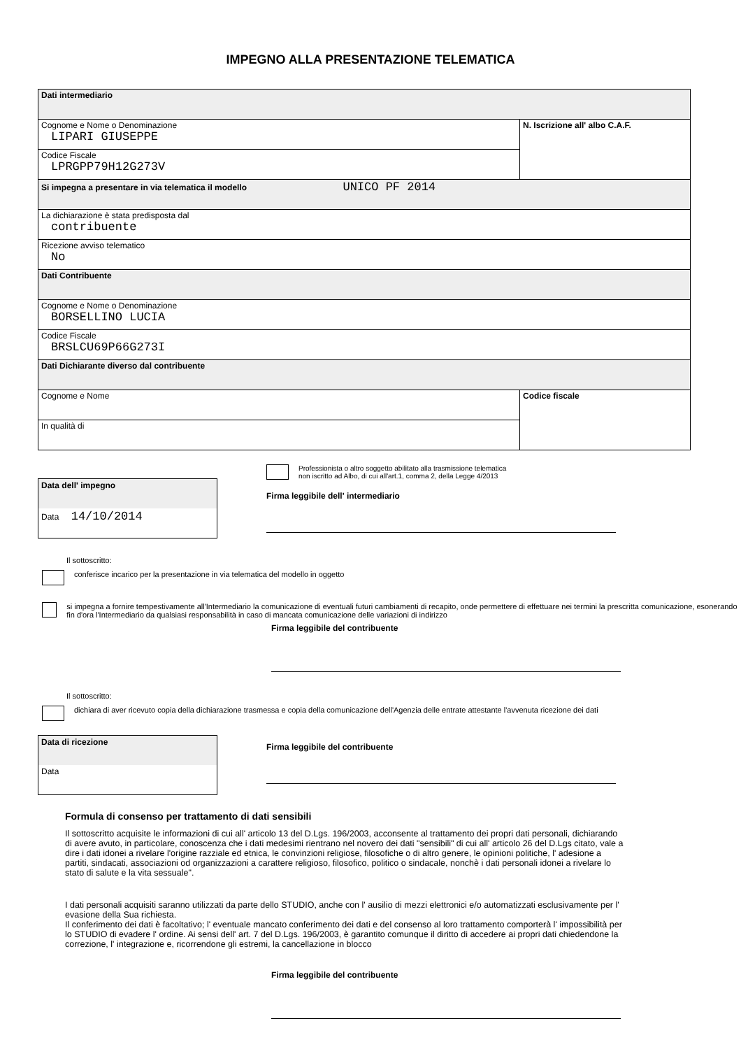IMPEGNO ALLA PRESENTAZIONE TELEMATICA
| Dati intermediario | |
| Cognome e Nome o Denominazione LIPARI GIUSEPPE | N. Iscrizione all' albo C.A.F. |
| Codice Fiscale LPRGPP79H12G273V | |
| Si impegna a presentare in via telematica il modello UNICO PF 2014 | |
| La dichiarazione è stata predisposta dal contribuente | |
| Ricezione avviso telematico No | |
| Dati Contribuente | |
| Cognome e Nome o Denominazione BORSELLINO LUCIA | |
| Codice Fiscale BRSLCU69P66G273I | |
| Dati Dichiarante diverso dal contribuente | |
| Cognome e Nome | Codice fiscale |
| In qualità di | |
Data dell' impegno
Data 14/10/2014
Professionista o altro soggetto abilitato alla trasmissione telematica
non iscritto ad Albo, di cui all'art.1, comma 2, della Legge 4/2013
Firma leggibile dell' intermediario
Il sottoscritto:
conferisce incarico per la presentazione in via telematica del modello in oggetto
si impegna a fornire tempestivamente all'Intermediario la comunicazione di eventuali futuri cambiamenti di recapito, onde permettere di effettuare nei termini la prescritta comunicazione, esonerando fin d'ora l'Intermediario da qualsiasi responsabilità in caso di mancata comunicazione delle variazioni di indirizzo
Firma leggibile del contribuente
Il sottoscritto:
dichiara di aver ricevuto copia della dichiarazione trasmessa e copia della comunicazione dell'Agenzia delle entrate attestante l'avvenuta ricezione dei dati
Data di ricezione
Data
Firma leggibile del contribuente
Formula di consenso per trattamento di dati sensibili
Il sottoscritto acquisite le informazioni di cui all' articolo 13 del D.Lgs. 196/2003, acconsente al trattamento dei propri dati personali, dichiarando di avere avuto, in particolare, conoscenza che i dati medesimi rientrano nel novero dei dati "sensibili" di cui all' articolo 26 del D.Lgs citato, vale a dire i dati idonei a rivelare l'origine razziale ed etnica, le convinzioni religiose, filosofiche o di altro genere, le opinioni politiche, l' adesione a partiti, sindacati, associazioni od organizzazioni a carattere religioso, filosofico, politico o sindacale, nonchè i dati personali idonei a rivelare lo stato di salute e la vita sessuale".
I dati personali acquisiti saranno utilizzati da parte dello STUDIO, anche con l' ausilio di mezzi elettronici e/o automatizzati esclusivamente per l' evasione della Sua richiesta.
Il conferimento dei dati è facoltativo; l' eventuale mancato conferimento dei dati e del consenso al loro trattamento comporterà l' impossibilità per lo STUDIO di evadere l' ordine. Ai sensi dell' art. 7 del D.Lgs. 196/2003, è garantito comunque il diritto di accedere ai propri dati chiedendone la correzione, l' integrazione e, ricorrendone gli estremi, la cancellazione in blocco
Firma leggibile del contribuente